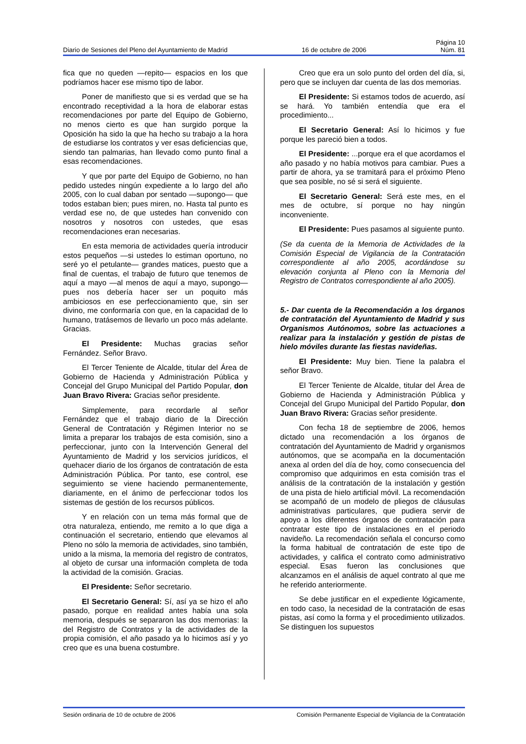Página 10
Diario de Sesiones del Pleno del Ayuntamiento de Madrid 16 de octubre de 2006 Núm. 81
fica que no queden —repito— espacios en los que podríamos hacer ese mismo tipo de labor.
Poner de manifiesto que si es verdad que se ha encontrado receptividad a la hora de elaborar estas recomendaciones por parte del Equipo de Gobierno, no menos cierto es que han surgido porque la Oposición ha sido la que ha hecho su trabajo a la hora de estudiarse los contratos y ver esas deficiencias que, siendo tan palmarias, han llevado como punto final a esas recomendaciones.
Y que por parte del Equipo de Gobierno, no han pedido ustedes ningún expediente a lo largo del año 2005, con lo cual daban por sentado —supongo— que todos estaban bien; pues miren, no. Hasta tal punto es verdad ese no, de que ustedes han convenido con nosotros y nosotros con ustedes, que esas recomendaciones eran necesarias.
En esta memoria de actividades quería introducir estos pequeños —si ustedes lo estiman oportuno, no seré yo el petulante— grandes matices, puesto que a final de cuentas, el trabajo de futuro que tenemos de aquí a mayo —al menos de aquí a mayo, supongo— pues nos debería hacer ser un poquito más ambiciosos en ese perfeccionamiento que, sin ser divino, me conformaría con que, en la capacidad de lo humano, tratásemos de llevarlo un poco más adelante. Gracias.
El Presidente: Muchas gracias señor Fernández. Señor Bravo.
El Tercer Teniente de Alcalde, titular del Área de Gobierno de Hacienda y Administración Pública y Concejal del Grupo Municipal del Partido Popular, don Juan Bravo Rivera: Gracias señor presidente.
Simplemente, para recordarle al señor Fernández que el trabajo diario de la Dirección General de Contratación y Régimen Interior no se limita a preparar los trabajos de esta comisión, sino a perfeccionar, junto con la Intervención General del Ayuntamiento de Madrid y los servicios jurídicos, el quehacer diario de los órganos de contratación de esta Administración Pública. Por tanto, ese control, ese seguimiento se viene haciendo permanentemente, diariamente, en el ánimo de perfeccionar todos los sistemas de gestión de los recursos públicos.
Y en relación con un tema más formal que de otra naturaleza, entiendo, me remito a lo que diga a continuación el secretario, entiendo que elevamos al Pleno no sólo la memoria de actividades, sino también, unido a la misma, la memoria del registro de contratos, al objeto de cursar una información completa de toda la actividad de la comisión. Gracias.
El Presidente: Señor secretario.
El Secretario General: Sí, así ya se hizo el año pasado, porque en realidad antes había una sola memoria, después se separaron las dos memorias: la del Registro de Contratos y la de actividades de la propia comisión, el año pasado ya lo hicimos así y yo creo que es una buena costumbre.
Creo que era un solo punto del orden del día, si, pero que se incluyen dar cuenta de las dos memorias.
El Presidente: Si estamos todos de acuerdo, así se hará. Yo también entendía que era el procedimiento...
El Secretario General: Así lo hicimos y fue porque les pareció bien a todos.
El Presidente: ...porque era el que acordamos el año pasado y no había motivos para cambiar. Pues a partir de ahora, ya se tramitará para el próximo Pleno que sea posible, no sé si será el siguiente.
El Secretario General: Será este mes, en el mes de octubre, sí porque no hay ningún inconveniente.
El Presidente: Pues pasamos al siguiente punto.
(Se da cuenta de la Memoria de Actividades de la Comisión Especial de Vigilancia de la Contratación correspondiente al año 2005, acordándose su elevación conjunta al Pleno con la Memoria del Registro de Contratos correspondiente al año 2005).
5.- Dar cuenta de la Recomendación a los órganos de contratación del Ayuntamiento de Madrid y sus Organismos Autónomos, sobre las actuaciones a realizar para la instalación y gestión de pistas de hielo móviles durante las fiestas navideñas.
El Presidente: Muy bien. Tiene la palabra el señor Bravo.
El Tercer Teniente de Alcalde, titular del Área de Gobierno de Hacienda y Administración Pública y Concejal del Grupo Municipal del Partido Popular, don Juan Bravo Rivera: Gracias señor presidente.
Con fecha 18 de septiembre de 2006, hemos dictado una recomendación a los órganos de contratación del Ayuntamiento de Madrid y organismos autónomos, que se acompaña en la documentación anexa al orden del día de hoy, como consecuencia del compromiso que adquirimos en esta comisión tras el análisis de la contratación de la instalación y gestión de una pista de hielo artificial móvil. La recomendación se acompañó de un modelo de pliegos de cláusulas administrativas particulares, que pudiera servir de apoyo a los diferentes órganos de contratación para contratar este tipo de instalaciones en el periodo navideño. La recomendación señala el concurso como la forma habitual de contratación de este tipo de actividades, y califica el contrato como administrativo especial. Esas fueron las conclusiones que alcanzamos en el análisis de aquel contrato al que me he referido anteriormente.
Se debe justificar en el expediente lógicamente, en todo caso, la necesidad de la contratación de esas pistas, así como la forma y el procedimiento utilizados. Se distinguen los supuestos
Sesión ordinaria de 10 de octubre de 2006 Comisión Permanente Especial de Vigilancia de la Contratación